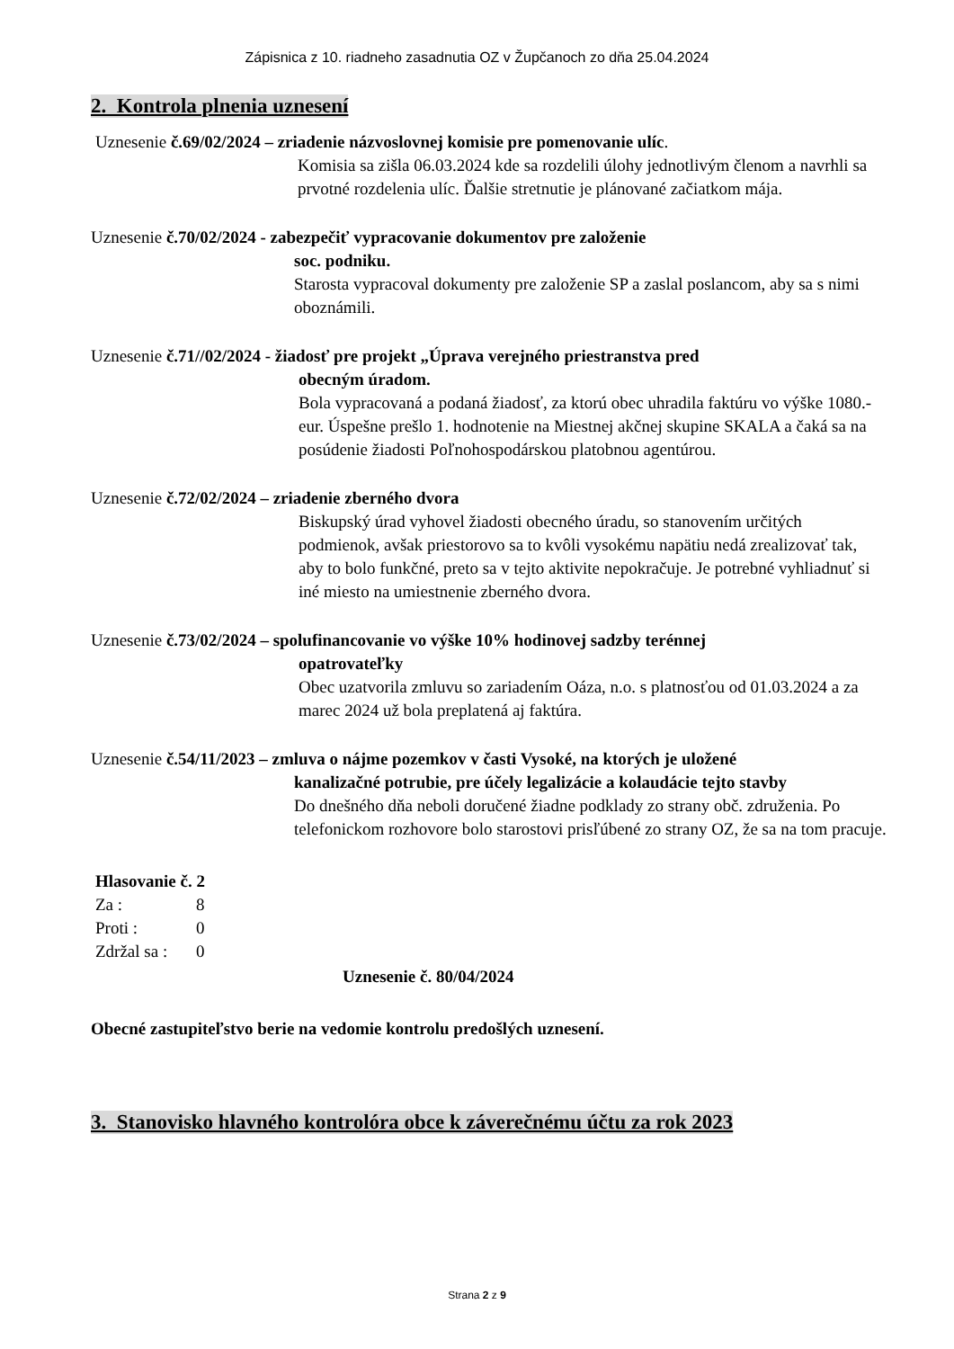Zápisnica z 10. riadneho zasadnutia OZ v Župčanoch zo dňa 25.04.2024
2. Kontrola plnenia uznesení
Uznesenie č.69/02/2024 – zriadenie názvoslovnej komisie pre pomenovanie ulíc.
Komisia sa zišla 06.03.2024 kde sa rozdelili úlohy jednotlivým členom a navrhli sa prvotné rozdelenia ulíc. Ďalšie stretnutie je plánované začiatkom mája.
Uznesenie č.70/02/2024 - zabezpečiť vypracovanie dokumentov pre založenie
soc. podniku.
Starosta vypracoval dokumenty pre založenie SP a zaslal poslancom, aby sa s nimi oboznámili.
Uznesenie č.71//02/2024 - žiadosť pre projekt „Úprava verejného priestranstva pred
obecným úradom.
Bola vypracovaná a podaná žiadosť, za ktorú obec uhradila faktúru vo výške 1080.- eur. Úspešne prešlo 1. hodnotenie na Miestnej akčnej skupine SKALA a čaká sa na posúdenie žiadosti Poľnohospodárskou platobnou agentúrou.
Uznesenie č.72/02/2024 – zriadenie zberného dvora
Biskupský úrad vyhovel žiadosti obecného úradu, so stanovením určitých podmienok, avšak priestorovo sa to kvôli vysokému napätiu nedá zrealizovať tak, aby to bolo funkčné, preto sa v tejto aktivite nepokračuje. Je potrebné vyhliadnuť si iné miesto na umiestnenie zberného dvora.
Uznesenie č.73/02/2024 – spolufinancovanie vo výške 10% hodinovej sadzby terénnej
opatrovateľky
Obec uzatvorila zmluvu so zariadením Oáza, n.o. s platnosťou od 01.03.2024 a za marec 2024 už bola preplatená aj faktúra.
Uznesenie č.54/11/2023 – zmluva o nájme pozemkov v časti Vysoké, na ktorých je uložené
kanalizačné potrubie, pre účely legalizácie a kolaudácie tejto stavby
Do dnešného dňa neboli doručené žiadne podklady zo strany obč. združenia. Po telefonickom rozhovore bolo starostovi prisľúbené zo strany OZ, že sa na tom pracuje.
Hlasovanie č. 2
Za : 8
Proti : 0
Zdržal sa : 0
Uznesenie č. 80/04/2024
Obecné zastupiteľstvo berie na vedomie kontrolu predošlých uznesení.
3. Stanovisko hlavného kontrolóra obce k záverečnému účtu za rok 2023
Strana 2 z 9